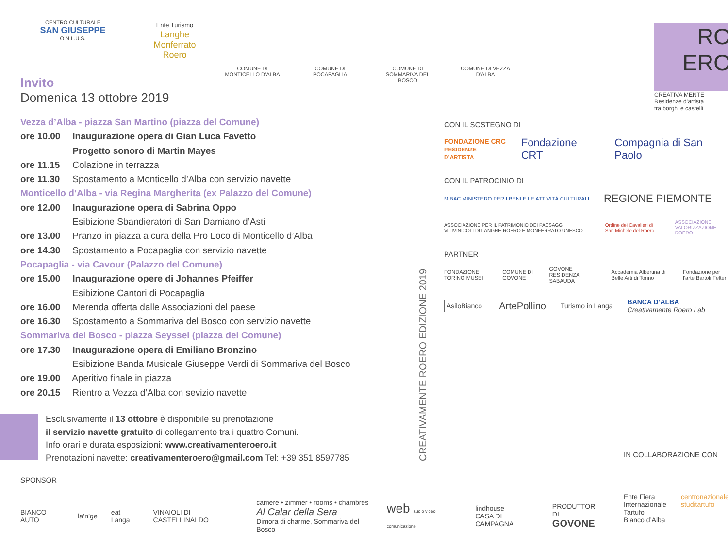CENTRO CULTURALE
SAN GIUSEPPE
O.N.L.U.S.
Ente Turismo
Langhe Monferrato Roero
COMUNE DI MONTICELLO D’ALBA
COMUNE DI POCAPAGLIA
COMUNE DI SOMMARIVA DEL BOSCO
COMUNE DI VEZZA D’ALBA
RO
ERO
CREATIVA MENTE
Residenze d’artista
tra borghi e castelli
Invito
Domenica 13 ottobre 2019
Vezza d’Alba - piazza San Martino (piazza del Comune)
ore 10.00 Inaugurazione opera di Gian Luca Favetto
Progetto sonoro di Martin Mayes
ore 11.15 Colazione in terrazza
ore 11.30 Spostamento a Monticello d’Alba con servizio navette
Monticello d’Alba - via Regina Margherita (ex Palazzo del Comune)
ore 12.00 Inaugurazione opera di Sabrina Oppo
Esibizione Sbandieratori di San Damiano d’Asti
ore 13.00 Pranzo in piazza a cura della Pro Loco di Monticello d’Alba
ore 14.30 Spostamento a Pocapaglia con servizio navette
Pocapaglia - via Cavour (Palazzo del Comune)
ore 15.00 Inaugurazione opere di Johannes Pfeiffer
Esibizione Cantori di Pocapaglia
ore 16.00 Merenda offerta dalle Associazioni del paese
ore 16.30 Spostamento a Sommariva del Bosco con servizio navette
Sommariva del Bosco - piazza Seyssel (piazza del Comune)
ore 17.30 Inaugurazione opera di Emiliano Bronzino
Esibizione Banda Musicale Giuseppe Verdi di Sommariva del Bosco
ore 19.00 Aperitivo finale in piazza
ore 20.15 Rientro a Vezza d’Alba con sevizio navette
Esclusivamente il 13 ottobre è disponibile su prenotazione
il servizio navette gratuito di collegamento tra i quattro Comuni.
Info orari e durata esposizioni: www.creativamenteroero.it
Prenotazioni navette: creativamenteroero@gmail.com Tel: +39 351 8597785
CREATIVAMENTE ROERO EDIZIONE 2019
CON IL SOSTEGNO DI
FONDAZIONE CRC
RESIDENZE D’ARTISTA Fondazione CRT Compagnia di San Paolo
CON IL PATROCINIO DI
MiBAC MINISTERO PER I BENI E LE ATTIVITÀ CULTURALI REGIONE PIEMONTE
ASSOCIAZIONE PER IL PATRIMONIO DEI PAESAGGI VITIVINICOLI DI LANGHE-ROERO E MONFERRATO UNESCO Ordine dei Cavalieri di San Michele del Roero ASSOCIAZIONE VALORIZZAZIONE ROERO
PARTNER
FONDAZIONE TORINO MUSEI COMUNE DI GOVONE GOVONE RESIDENZA SABAUDA Accademia Albertina di Belle Arti di Torino Fondazione per l’arte Bartoli Felter
AsiloBianco ArtePollino Turismo in Langa BANCA D’ALBA
Creativamente Roero Lab
IN COLLABORAZIONE CON
Ente Fiera Internazionale Tartufo Bianco d’Alba centronazionale studitartufo
SPONSOR
BIANCO AUTO la’n’ge eat Langa VINAIOLI DI CASTELLINALDO camere • zimmer • rooms • chambres
Al Calar della Sera
Dimora di charme, Sommariva del Bosco web audio video comunicazione lindhouse
CASA DI CAMPAGNA PRODUTTORI DI
GOVONE